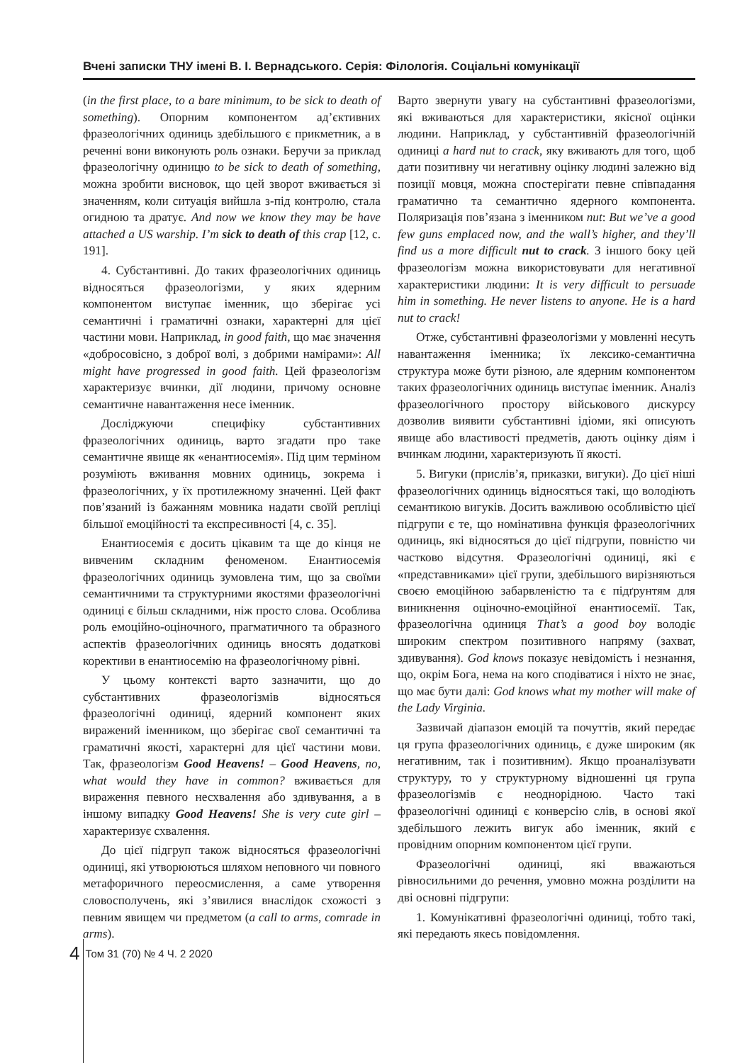Вчені записки ТНУ імені В. І. Вернадського. Серія: Філологія. Соціальні комунікації
(in the first place, to a bare minimum, to be sick to death of something). Опорним компонентом ад’єктивних фразеологічних одиниць здебільшого є прикметник, а в реченні вони виконують роль ознаки. Беручи за приклад фразеологічну одиницю to be sick to death of something, можна зробити висновок, що цей зворот вживається зі значенням, коли ситуація вийшла з-під контролю, стала огидною та дратує. And now we know they may be have attached a US warship. I’m sick to death of this crap [12, c. 191].
4. Субстантивні. До таких фразеологічних одиниць відносяться фразеологізми, у яких ядерним компонентом виступає іменник, що зберігає усі семантичні і граматичні ознаки, характерні для цієї частини мови. Наприклад, in good faith, що має значення «добросовісно, з доброї волі, з добрими намірами»: All might have progressed in good faith. Цей фразеологізм характеризує вчинки, дії людини, причому основне семантичне навантаження несе іменник.
Досліджуючи специфіку субстантивних фразеологічних одиниць, варто згадати про таке семантичне явище як «енантиосемія». Під цим терміном розуміють вживання мовних одиниць, зокрема і фразеологічних, у їх протилежному значенні. Цей факт пов’язаний із бажанням мовника надати своїй репліці більшої емоційності та експресивності [4, c. 35].
Енантиосемія є досить цікавим та ще до кінця не вивченим складним феноменом. Енантиосемія фразеологічних одиниць зумовлена тим, що за своїми семантичними та структурними якостями фразеологічні одиниці є більш складними, ніж просто слова. Особлива роль емоційно-оціночного, прагматичного та образного аспектів фразеологічних одиниць вносять додаткові корективи в енантиосемію на фразеологічному рівні.
У цьому контексті варто зазначити, що до субстантивних фразеологізмів відносяться фразеологічні одиниці, ядерний компонент яких виражений іменником, що зберігає свої семантичні та граматичні якості, характерні для цієї частини мови. Так, фразеологізм Good Heavens! – Good Heavens, no, what would they have in common? вживається для вираження певного несхвалення або здивування, а в іншому випадку Good Heavens! She is very cute girl – характеризує схвалення.
До цієї підгруп також відносяться фразеологічні одиниці, які утворюються шляхом неповного чи повного метафоричного переосмислення, а саме утворення словосполучень, які з’явилися внаслідок схожості з певним явищем чи предметом (a call to arms, comrade in arms).
Варто звернути увагу на субстантивні фразеологізми, які вживаються для характеристики, якісної оцінки людини. Наприклад, у субстантивній фразеологічній одиниці a hard nut to crack, яку вживають для того, щоб дати позитивну чи негативну оцінку людині залежно від позиції мовця, можна спостерігати певне співпадання граматично та семантично ядерного компонента. Поляризація пов’язана з іменником nut: But we’ve a good few guns emplaced now, and the wall’s higher, and they’ll find us a more difficult nut to crack. З іншого боку цей фразеологізм можна використовувати для негативної характеристики людини: It is very difficult to persuade him in something. He never listens to anyone. He is a hard nut to crack!
Отже, субстантивні фразеологізми у мовленні несуть навантаження іменника; їх лексико-семантична структура може бути різною, але ядерним компонентом таких фразеологічних одиниць виступає іменник. Аналіз фразеологічного простору військового дискурсу дозволив виявити субстантивні ідіоми, які описують явище або властивості предметів, дають оцінку діям і вчинкам людини, характеризують її якості.
5. Вигуки (прислів’я, приказки, вигуки). До цієї ніші фразеологічних одиниць відносяться такі, що володіють семантикою вигуків. Досить важливою особливістю цієї підгрупи є те, що номінативна функція фразеологічних одиниць, які відносяться до цієї підгрупи, повністю чи частково відсутня. Фразеологічні одиниці, які є «представниками» цієї групи, здебільшого вирізняються своєю емоційною забарвленістю та є підґрунтям для виникнення оціночно-емоційної енантиосемії. Так, фразеологічна одиниця That’s a good boy володіє широким спектром позитивного напряму (захват, здивування). God knows показує невідомість і незнання, що, окрім Бога, нема на кого сподіватися і ніхто не знає, що має бути далі: God knows what my mother will make of the Lady Virginia.
Зазвичай діапазон емоцій та почуттів, який передає ця група фразеологічних одиниць, є дуже широким (як негативним, так і позитивним). Якщо проаналізувати структуру, то у структурному відношенні ця група фразеологізмів є неоднорідною. Часто такі фразеологічні одиниці є конверсію слів, в основі якої здебільшого лежить вигук або іменник, який є провідним опорним компонентом цієї групи.
Фразеологічні одиниці, які вважаються рівносильними до речення, умовно можна розділити на дві основні підгрупи:
1. Комунікативні фразеологічні одиниці, тобто такі, які передають якесь повідомлення.
4 Том 31 (70) № 4 Ч. 2 2020